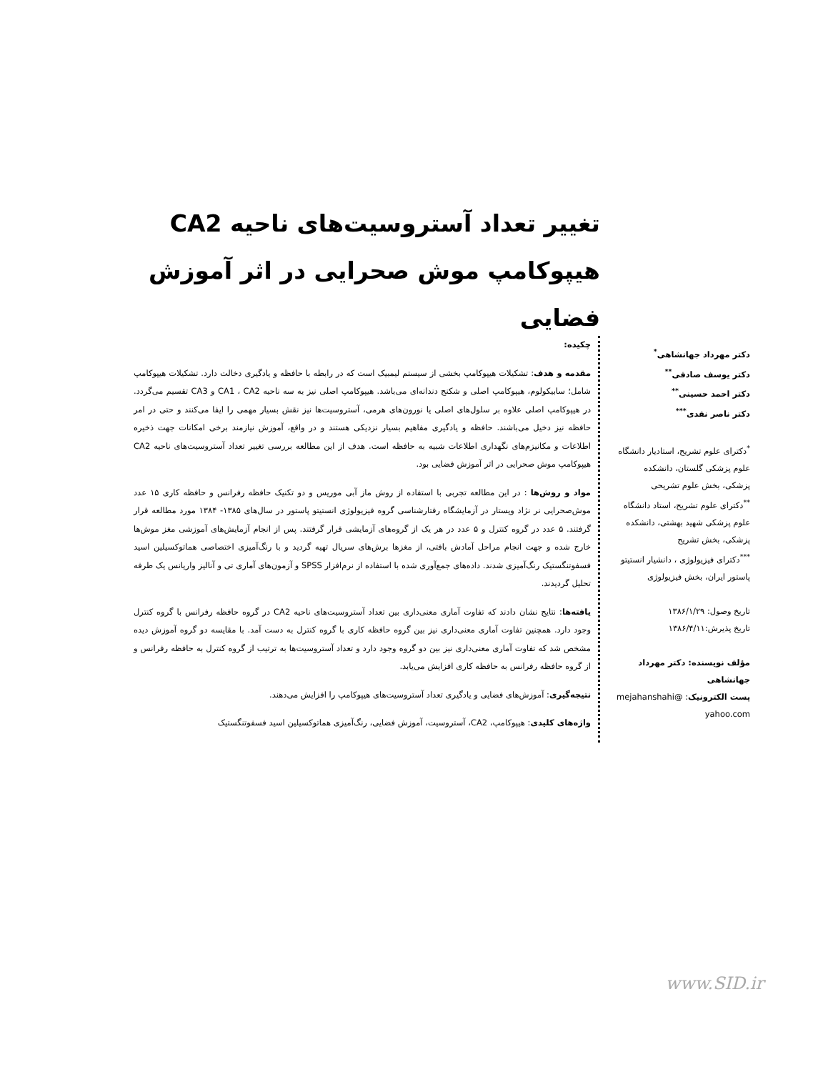تغییر تعداد آستروسیت‌های ناحیه CA2
هیپوکامپ موش صحرایی در اثر آموزش فضایی
دکتر مهرداد جهانشاهی<sup>*</sup>
دکتر یوسف صادقی<sup>**</sup>
دکتر احمد حسینی<sup>**</sup>
دکتر ناصر نقدی<sup>***</sup>
<sup>*</sup> دکترای علوم تشریح، استادیار دانشگاه علوم پزشکی گلستان، دانشکده پزشکی، بخش علوم تشریحی
<sup>**</sup> دکترای علوم تشریح، استاد دانشگاه علوم پزشکی شهید بهشتی، دانشکده پزشکی، بخش تشریح
<sup>***</sup> دکترای فیزیولوژی ، دانشیار انستیتو پاستور ایران، بخش فیزیولوژی
تاریخ وصول: ۱۳۸۶/۱/۲۹
تاریخ پذیرش:۱۳۸۶/۴/۱۱
مؤلف نویسنده: دکتر مهرداد جهانشاهی
پست الکترونیک: mejahanshahi@ yahoo.com
چکیده:
مقدمه و هدف: تشکیلات هیپوکامپ بخشی از سیستم لیمبیک است که در رابطه با حافظه و یادگیری دخالت دارد. تشکیلات هیپوکامپ شامل؛ سابیکولوم، هیپوکامپ اصلی و شکنج دندانه‌ای می‌باشد. هیپوکامپ اصلی نیز به سه ناحیه CA1 ، CA2 و CA3 تقسیم می‌گردد. در هیپوکامپ اصلی علاوه بر سلول‌های اصلی یا نورون‌های هرمی، آستروسیت‌ها نیز نقش بسیار مهمی را ایفا می‌کنند و حتی در امر حافظه نیز دخیل می‌باشند. حافظه و یادگیری مفاهیم بسیار نزدیکی هستند و در واقع، آموزش نیازمند برخی امکانات جهت ذخیره اطلاعات و مکانیزم‌های نگهداری اطلاعات شبیه به حافظه است. هدف از این مطالعه بررسی تغییر تعداد آستروسیت‌های ناحیه CA2 هیپوکامپ موش صحرایی در اثر آموزش فضایی بود.
مواد و روش‌ها : در این مطالعه تجربی با استفاده از روش ماز آبی موریس و دو تکنیک حافظه رفرانس و حافظه کاری ۱۵ عدد موش‌صحرایی نر نژاد ویستار در آزمایشگاه رفتارشناسی گروه فیزیولوژی انستیتو پاستور در سال‌های ۱۳۸۵- ۱۳۸۴ مورد مطالعه قرار گرفتند. ۵ عدد در گروه کنترل و ۵ عدد در هر یک از گروه‌های آزمایشی قرار گرفتند. پس از انجام آزمایش‌های آموزشی مغز موش‌ها خارج شده و جهت انجام مراحل آمادش بافتی، از مغزها برش‌های سریال تهیه گردید و با رنگ‌آمیزی اختصاصی هماتوکسیلین اسید فسفوتنگستیک رنگ‌آمیزی شدند. داده‌های جمع‌آوری شده با استفاده از نرم‌افزار SPSS و آزمون‌های آماری تی و آنالیز واریانس یک طرفه تحلیل گردیدند.
یافته‌ها: نتایج نشان دادند که تفاوت آماری معنی‌داری بین تعداد آستروسیت‌های ناحیه CA2 در گروه حافظه رفرانس با گروه کنترل وجود دارد. همچنین تفاوت آماری معنی‌داری نیز بین گروه حافظه کاری با گروه کنترل به دست آمد. با مقایسه دو گروه آموزش دیده مشخص شد که تفاوت آماری معنی‌داری نیز بین دو گروه وجود دارد و تعداد آستروسیت‌ها به ترتیب از گروه کنترل به حافظه رفرانس و از گروه حافظه رفرانس به حافظه کاری افزایش می‌یابد.
نتیجه‌گیری: آموزش‌های فضایی و یادگیری تعداد آستروسیت‌های هیپوکامپ را افزایش می‌دهند.
واژه‌های کلیدی: هیپوکامپ، CA2، آستروسیت، آموزش فضایی، رنگ‌آمیزی هماتوکسیلین اسید فسفوتنگستیک
www.SID.ir